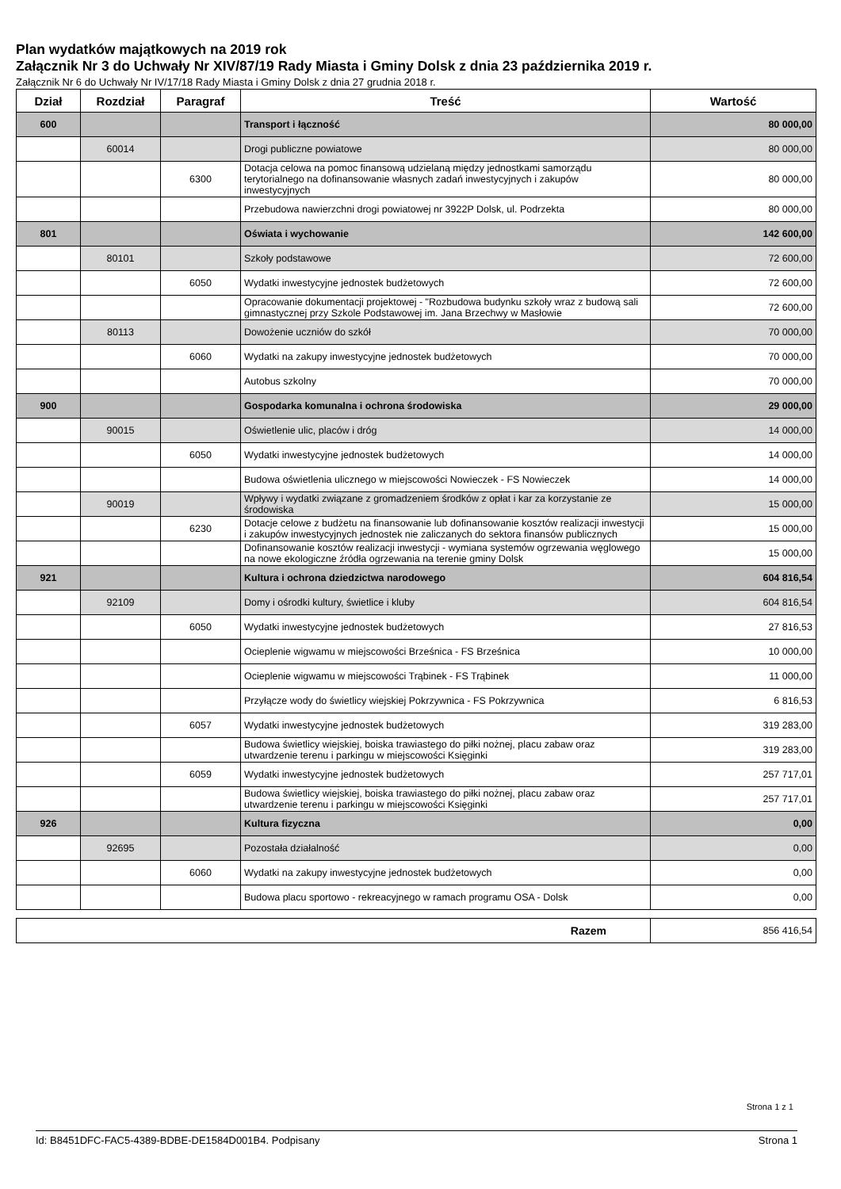Plan wydatków majątkowych na 2019 rok
Załącznik Nr 3 do Uchwały Nr XIV/87/19 Rady Miasta i Gminy Dolsk z dnia 23 października 2019 r.
Załącznik Nr 6 do Uchwały Nr IV/17/18 Rady Miasta i Gminy Dolsk z dnia 27 grudnia 2018 r.
| Dział | Rozdział | Paragraf | Treść | Wartość |
| --- | --- | --- | --- | --- |
| 600 | | | Transport i łączność | 80 000,00 |
| | 60014 | | Drogi publiczne powiatowe | 80 000,00 |
| | | 6300 | Dotacja celowa na pomoc finansową udzielaną między jednostkami samorządu terytorialnego na dofinansowanie własnych zadań inwestycyjnych i zakupów inwestycyjnych | 80 000,00 |
| | | | Przebudowa nawierzchni drogi powiatowej nr 3922P Dolsk, ul. Podrzekta | 80 000,00 |
| 801 | | | Oświata i wychowanie | 142 600,00 |
| | 80101 | | Szkoły podstawowe | 72 600,00 |
| | | 6050 | Wydatki inwestycyjne jednostek budżetowych | 72 600,00 |
| | | | Opracowanie dokumentacji projektowej - "Rozbudowa budynku szkoły wraz z budową sali gimnastycznej przy Szkole Podstawowej im. Jana Brzechwy w Masłowie | 72 600,00 |
| | 80113 | | Dowożenie uczniów do szkół | 70 000,00 |
| | | 6060 | Wydatki na zakupy inwestycyjne jednostek budżetowych | 70 000,00 |
| | | | Autobus szkolny | 70 000,00 |
| 900 | | | Gospodarka komunalna i ochrona środowiska | 29 000,00 |
| | 90015 | | Oświetlenie ulic, placów i dróg | 14 000,00 |
| | | 6050 | Wydatki inwestycyjne jednostek budżetowych | 14 000,00 |
| | | | Budowa oświetlenia ulicznego w miejscowości Nowieczek - FS Nowieczek | 14 000,00 |
| | 90019 | | Wpływy i wydatki związane z gromadzeniem środków z opłat i kar za korzystanie ze środowiska | 15 000,00 |
| | | 6230 | Dotacje celowe z budżetu na finansowanie lub dofinansowanie kosztów realizacji inwestycji i zakupów inwestycyjnych jednostek nie zaliczanych do sektora finansów publicznych | 15 000,00 |
| | | | Dofinansowanie kosztów realizacji inwestycji - wymiana systemów ogrzewania węglowego na nowe ekologiczne źródła ogrzewania na terenie gminy Dolsk | 15 000,00 |
| 921 | | | Kultura i ochrona dziedzictwa narodowego | 604 816,54 |
| | 92109 | | Domy i ośrodki kultury, świetlice i kluby | 604 816,54 |
| | | 6050 | Wydatki inwestycyjne jednostek budżetowych | 27 816,53 |
| | | | Ocieplenie wigwamu w miejscowości Brześnica - FS Brześnica | 10 000,00 |
| | | | Ocieplenie wigwamu w miejscowości Trąbinek - FS Trąbinek | 11 000,00 |
| | | | Przyłącze wody do świetlicy wiejskiej Pokrzywnica - FS Pokrzywnica | 6 816,53 |
| | | 6057 | Wydatki inwestycyjne jednostek budżetowych | 319 283,00 |
| | | | Budowa świetlicy wiejskiej, boiska trawiastego do piłki nożnej, placu zabaw oraz utwardzenie terenu i parkingu w miejscowości Księginki | 319 283,00 |
| | | 6059 | Wydatki inwestycyjne jednostek budżetowych | 257 717,01 |
| | | | Budowa świetlicy wiejskiej, boiska trawiastego do piłki nożnej, placu zabaw oraz utwardzenie terenu i parkingu w miejscowości Księginki | 257 717,01 |
| 926 | | | Kultura fizyczna | 0,00 |
| | 92695 | | Pozostała działalność | 0,00 |
| | | 6060 | Wydatki na zakupy inwestycyjne jednostek budżetowych | 0,00 |
| | | | Budowa placu sportowo - rekreacyjnego w ramach programu OSA - Dolsk | 0,00 |
| Razem | 856 416,54 |
Strona 1 z 1
Id: B8451DFC-FAC5-4389-BDBE-DE1584D001B4. Podpisany Strona 1